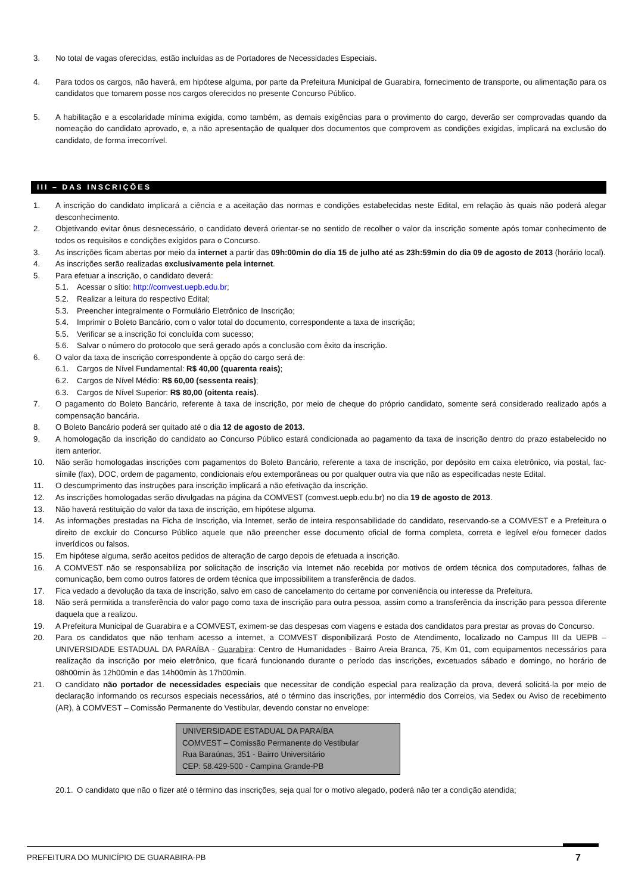3. No total de vagas oferecidas, estão incluídas as de Portadores de Necessidades Especiais.
4. Para todos os cargos, não haverá, em hipótese alguma, por parte da Prefeitura Municipal de Guarabira, fornecimento de transporte, ou alimentação para os candidatos que tomarem posse nos cargos oferecidos no presente Concurso Público.
5. A habilitação e a escolaridade mínima exigida, como também, as demais exigências para o provimento do cargo, deverão ser comprovadas quando da nomeação do candidato aprovado, e, a não apresentação de qualquer dos documentos que comprovem as condições exigidas, implicará na exclusão do candidato, de forma irrecorrível.
III – DAS INSCRIÇÕES
1. A inscrição do candidato implicará a ciência e a aceitação das normas e condições estabelecidas neste Edital, em relação às quais não poderá alegar desconhecimento.
2. Objetivando evitar ônus desnecessário, o candidato deverá orientar-se no sentido de recolher o valor da inscrição somente após tomar conhecimento de todos os requisitos e condições exigidos para o Concurso.
3. As inscrições ficam abertas por meio da internet a partir das 09h:00min do dia 15 de julho até as 23h:59min do dia 09 de agosto de 2013 (horário local).
4. As inscrições serão realizadas exclusivamente pela internet.
5. Para efetuar a inscrição, o candidato deverá:
5.1. Acessar o sítio: http://comvest.uepb.edu.br;
5.2. Realizar a leitura do respectivo Edital;
5.3. Preencher integralmente o Formulário Eletrônico de Inscrição;
5.4. Imprimir o Boleto Bancário, com o valor total do documento, correspondente a taxa de inscrição;
5.5. Verificar se a inscrição foi concluída com sucesso;
5.6. Salvar o número do protocolo que será gerado após a conclusão com êxito da inscrição.
6. O valor da taxa de inscrição correspondente à opção do cargo será de:
6.1. Cargos de Nível Fundamental: R$ 40,00 (quarenta reais);
6.2. Cargos de Nível Médio: R$ 60,00 (sessenta reais);
6.3. Cargos de Nível Superior: R$ 80,00 (oitenta reais).
7. O pagamento do Boleto Bancário, referente à taxa de inscrição, por meio de cheque do próprio candidato, somente será considerado realizado após a compensação bancária.
8. O Boleto Bancário poderá ser quitado até o dia 12 de agosto de 2013.
9. A homologação da inscrição do candidato ao Concurso Público estará condicionada ao pagamento da taxa de inscrição dentro do prazo estabelecido no item anterior.
10. Não serão homologadas inscrições com pagamentos do Boleto Bancário, referente a taxa de inscrição, por depósito em caixa eletrônico, via postal, fac-símile (fax), DOC, ordem de pagamento, condicionais e/ou extemporâneas ou por qualquer outra via que não as especificadas neste Edital.
11. O descumprimento das instruções para inscrição implicará a não efetivação da inscrição.
12. As inscrições homologadas serão divulgadas na página da COMVEST (comvest.uepb.edu.br) no dia 19 de agosto de 2013.
13. Não haverá restituição do valor da taxa de inscrição, em hipótese alguma.
14. As informações prestadas na Ficha de Inscrição, via Internet, serão de inteira responsabilidade do candidato, reservando-se a COMVEST e a Prefeitura o direito de excluir do Concurso Público aquele que não preencher esse documento oficial de forma completa, correta e legível e/ou fornecer dados inverídicos ou falsos.
15. Em hipótese alguma, serão aceitos pedidos de alteração de cargo depois de efetuada a inscrição.
16. A COMVEST não se responsabiliza por solicitação de inscrição via Internet não recebida por motivos de ordem técnica dos computadores, falhas de comunicação, bem como outros fatores de ordem técnica que impossibilitem a transferência de dados.
17. Fica vedado a devolução da taxa de inscrição, salvo em caso de cancelamento do certame por conveniência ou interesse da Prefeitura.
18. Não será permitida a transferência do valor pago como taxa de inscrição para outra pessoa, assim como a transferência da inscrição para pessoa diferente daquela que a realizou.
19. A Prefeitura Municipal de Guarabira e a COMVEST, eximem-se das despesas com viagens e estada dos candidatos para prestar as provas do Concurso.
20. Para os candidatos que não tenham acesso a internet, a COMVEST disponibilizará Posto de Atendimento, localizado no Campus III da UEPB – UNIVERSIDADE ESTADUAL DA PARAÍBA - Guarabira: Centro de Humanidades - Bairro Areia Branca, 75, Km 01, com equipamentos necessários para realização da inscrição por meio eletrônico, que ficará funcionando durante o período das inscrições, excetuados sábado e domingo, no horário de 08h00min às 12h00min e das 14h00min às 17h00min.
21. O candidato não portador de necessidades especiais que necessitar de condição especial para realização da prova, deverá solicitá-la por meio de declaração informando os recursos especiais necessários, até o término das inscrições, por intermédio dos Correios, via Sedex ou Aviso de recebimento (AR), à COMVEST – Comissão Permanente do Vestibular, devendo constar no envelope:
UNIVERSIDADE ESTADUAL DA PARAÍBA
COMVEST – Comissão Permanente do Vestibular
Rua Baraúnas, 351 - Bairro Universitário
CEP: 58.429-500 - Campina Grande-PB
20.1. O candidato que não o fizer até o término das inscrições, seja qual for o motivo alegado, poderá não ter a condição atendida;
PREFEITURA DO MUNICÍPIO DE GUARABIRA-PB 7